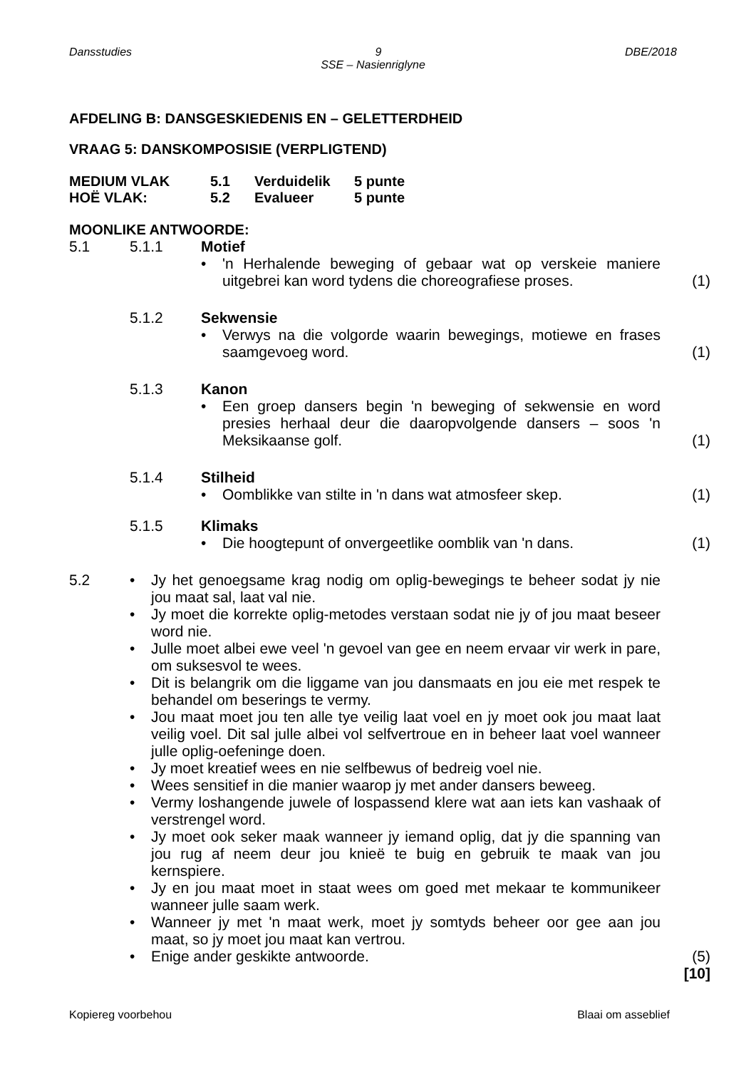Dansstudies 9 DBE/2018
SSE – Nasienriglyne
AFDELING B: DANSGESKIEDENIS EN – GELETTERDHEID
VRAAG 5: DANSKOMPOSISIE (VERPLIGTEND)
MEDIUM VLAK 5.1 Verduidelik 5 punte HOË VLAK: 5.2 Evalueer 5 punte
MOONLIKE ANTWOORDE:
5.1 5.1.1 Motief
• 'n Herhalende beweging of gebaar wat op verskeie maniere uitgebrei kan word tydens die choreografiese proses. (1)
5.1.2 Sekwensie
• Verwys na die volgorde waarin bewegings, motiewe en frases saamgevoeg word. (1)
5.1.3 Kanon
• Een groep dansers begin 'n beweging of sekwensie en word presies herhaal deur die daaropvolgende dansers – soos 'n Meksikaanse golf. (1)
5.1.4 Stilheid
• Oomblikke van stilte in 'n dans wat atmosfeer skep. (1)
5.1.5 Klimaks
• Die hoogtepunt of onvergeetlike oomblik van 'n dans. (1)
5.2 • Jy het genoegsame krag nodig om oplig-bewegings te beheer sodat jy nie jou maat sal, laat val nie.
• Jy moet die korrekte oplig-metodes verstaan sodat nie jy of jou maat beseer word nie.
• Julle moet albei ewe veel 'n gevoel van gee en neem ervaar vir werk in pare, om suksesvol te wees.
• Dit is belangrik om die liggame van jou dansmaats en jou eie met respek te behandel om beserings te vermy.
• Jou maat moet jou ten alle tye veilig laat voel en jy moet ook jou maat laat veilig voel. Dit sal julle albei vol selfvertroue en in beheer laat voel wanneer julle oplig-oefeninge doen.
• Jy moet kreatief wees en nie selfbewus of bedreig voel nie.
• Wees sensitief in die manier waarop jy met ander dansers beweeg.
• Vermy loshangende juwele of lospassend klere wat aan iets kan vashaak of verstrengel word.
• Jy moet ook seker maak wanneer jy iemand oplig, dat jy die spanning van jou rug af neem deur jou knieë te buig en gebruik te maak van jou kernspiere.
• Jy en jou maat moet in staat wees om goed met mekaar te kommunikeer wanneer julle saam werk.
• Wanneer jy met 'n maat werk, moet jy somtyds beheer oor gee aan jou maat, so jy moet jou maat kan vertrou.
• Enige ander geskikte antwoorde. (5)
[10]
Kopiereg voorbehou Blaai om asseblief